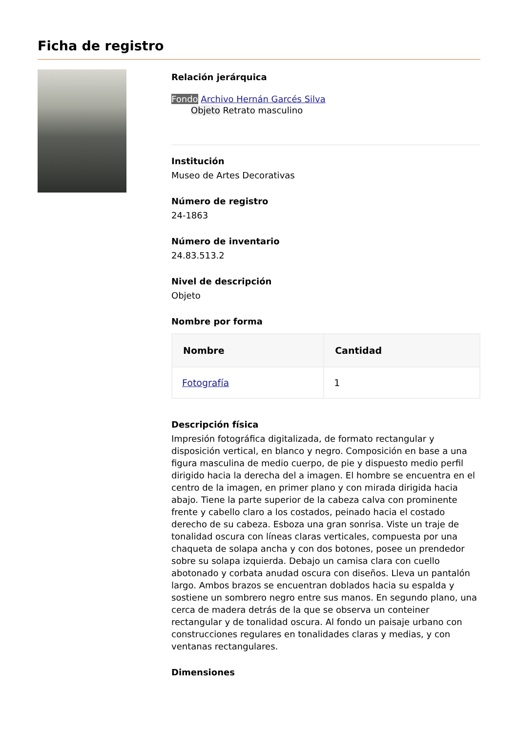Ficha de registro
Relación jerárquica
Fondo Archivo Hernán Garcés Silva
Objeto Retrato masculino
Institución
Museo de Artes Decorativas
Número de registro
24-1863
Número de inventario
24.83.513.2
Nivel de descripción
Objeto
Nombre por forma
| Nombre | Cantidad |
| --- | --- |
| Fotografía | 1 |
Descripción física
Impresión fotográfica digitalizada, de formato rectangular y disposición vertical, en blanco y negro. Composición en base a una figura masculina de medio cuerpo, de pie y dispuesto medio perfil dirigido hacia la derecha del a imagen. El hombre se encuentra en el centro de la imagen, en primer plano y con mirada dirigida hacia abajo. Tiene la parte superior de la cabeza calva con prominente frente y cabello claro a los costados, peinado hacia el costado derecho de su cabeza. Esboza una gran sonrisa. Viste un traje de tonalidad oscura con líneas claras verticales, compuesta por una chaqueta de solapa ancha y con dos botones, posee un prendedor sobre su solapa izquierda. Debajo un camisa clara con cuello abotonado y corbata anudad oscura con diseños. Lleva un pantalón largo. Ambos brazos se encuentran doblados hacia su espalda y sostiene un sombrero negro entre sus manos. En segundo plano, una cerca de madera detrás de la que se observa un conteiner rectangular y de tonalidad oscura. Al fondo un paisaje urbano con construcciones regulares en tonalidades claras y medias, y con ventanas rectangulares.
Dimensiones